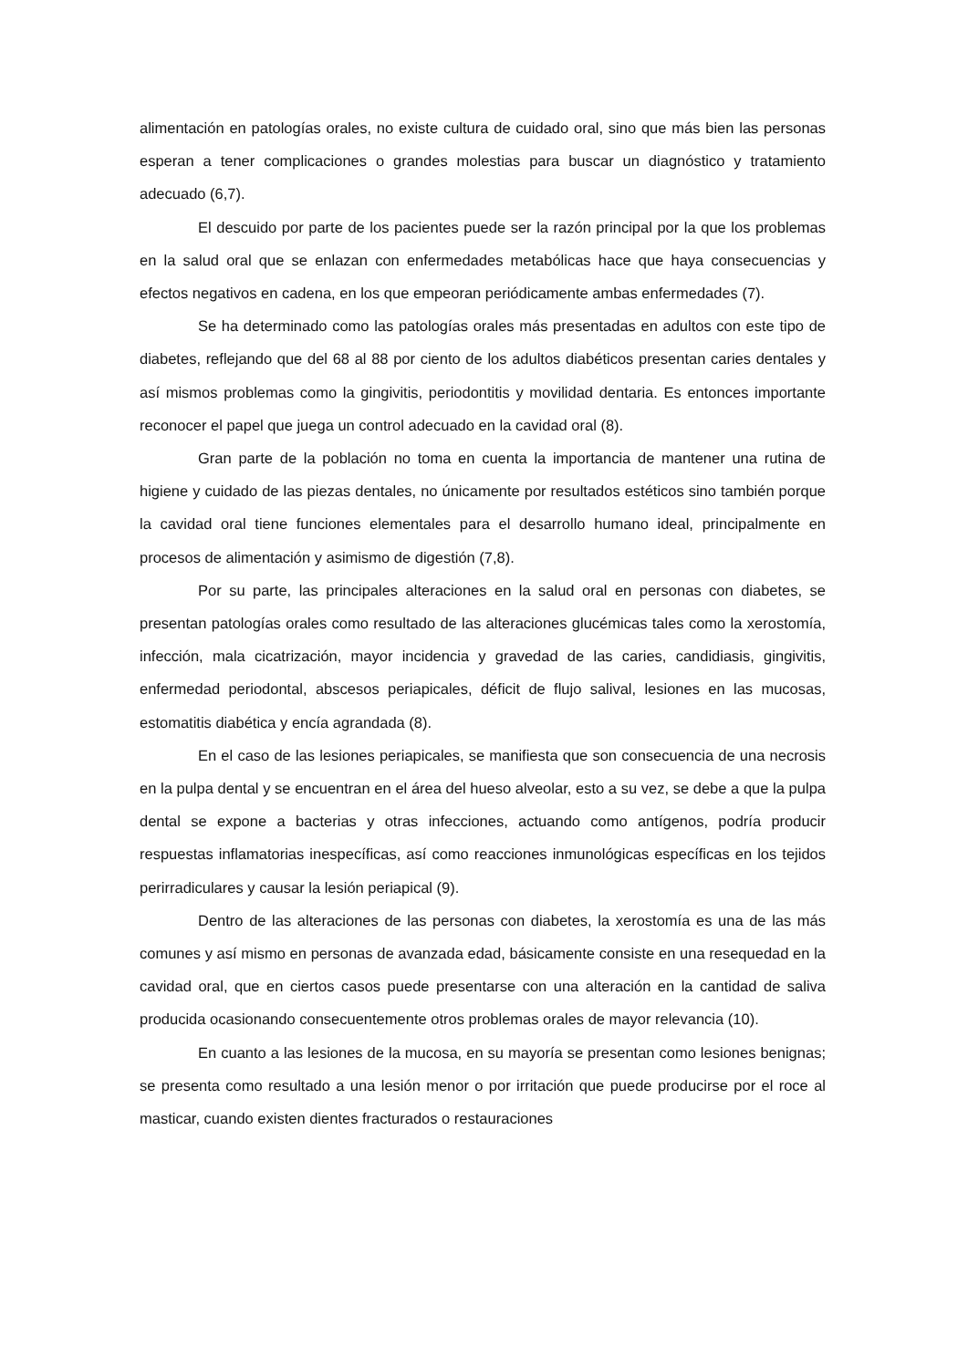alimentación en patologías orales, no existe cultura de cuidado oral, sino que más bien las personas esperan a tener complicaciones o grandes molestias para buscar un diagnóstico y tratamiento adecuado (6,7).
El descuido por parte de los pacientes puede ser la razón principal por la que los problemas en la salud oral que se enlazan con enfermedades metabólicas hace que haya consecuencias y efectos negativos en cadena, en los que empeoran periódicamente ambas enfermedades (7).
Se ha determinado como las patologías orales más presentadas en adultos con este tipo de diabetes, reflejando que del 68 al 88 por ciento de los adultos diabéticos presentan caries dentales y así mismos problemas como la gingivitis, periodontitis y movilidad dentaria. Es entonces importante reconocer el papel que juega un control adecuado en la cavidad oral (8).
Gran parte de la población no toma en cuenta la importancia de mantener una rutina de higiene y cuidado de las piezas dentales, no únicamente por resultados estéticos sino también porque la cavidad oral tiene funciones elementales para el desarrollo humano ideal, principalmente en procesos de alimentación y asimismo de digestión (7,8).
Por su parte, las principales alteraciones en la salud oral en personas con diabetes, se presentan patologías orales como resultado de las alteraciones glucémicas tales como la xerostomía, infección, mala cicatrización, mayor incidencia y gravedad de las caries, candidiasis, gingivitis, enfermedad periodontal, abscesos periapicales, déficit de flujo salival, lesiones en las mucosas, estomatitis diabética y encía agrandada (8).
En el caso de las lesiones periapicales, se manifiesta que son consecuencia de una necrosis en la pulpa dental y se encuentran en el área del hueso alveolar, esto a su vez, se debe a que la pulpa dental se expone a bacterias y otras infecciones, actuando como antígenos, podría producir respuestas inflamatorias inespecíficas, así como reacciones inmunológicas específicas en los tejidos perirradiculares y causar la lesión periapical (9).
Dentro de las alteraciones de las personas con diabetes, la xerostomía es una de las más comunes y así mismo en personas de avanzada edad, básicamente consiste en una resequedad en la cavidad oral, que en ciertos casos puede presentarse con una alteración en la cantidad de saliva producida ocasionando consecuentemente otros problemas orales de mayor relevancia (10).
En cuanto a las lesiones de la mucosa, en su mayoría se presentan como lesiones benignas; se presenta como resultado a una lesión menor o por irritación que puede producirse por el roce al masticar, cuando existen dientes fracturados o restauraciones